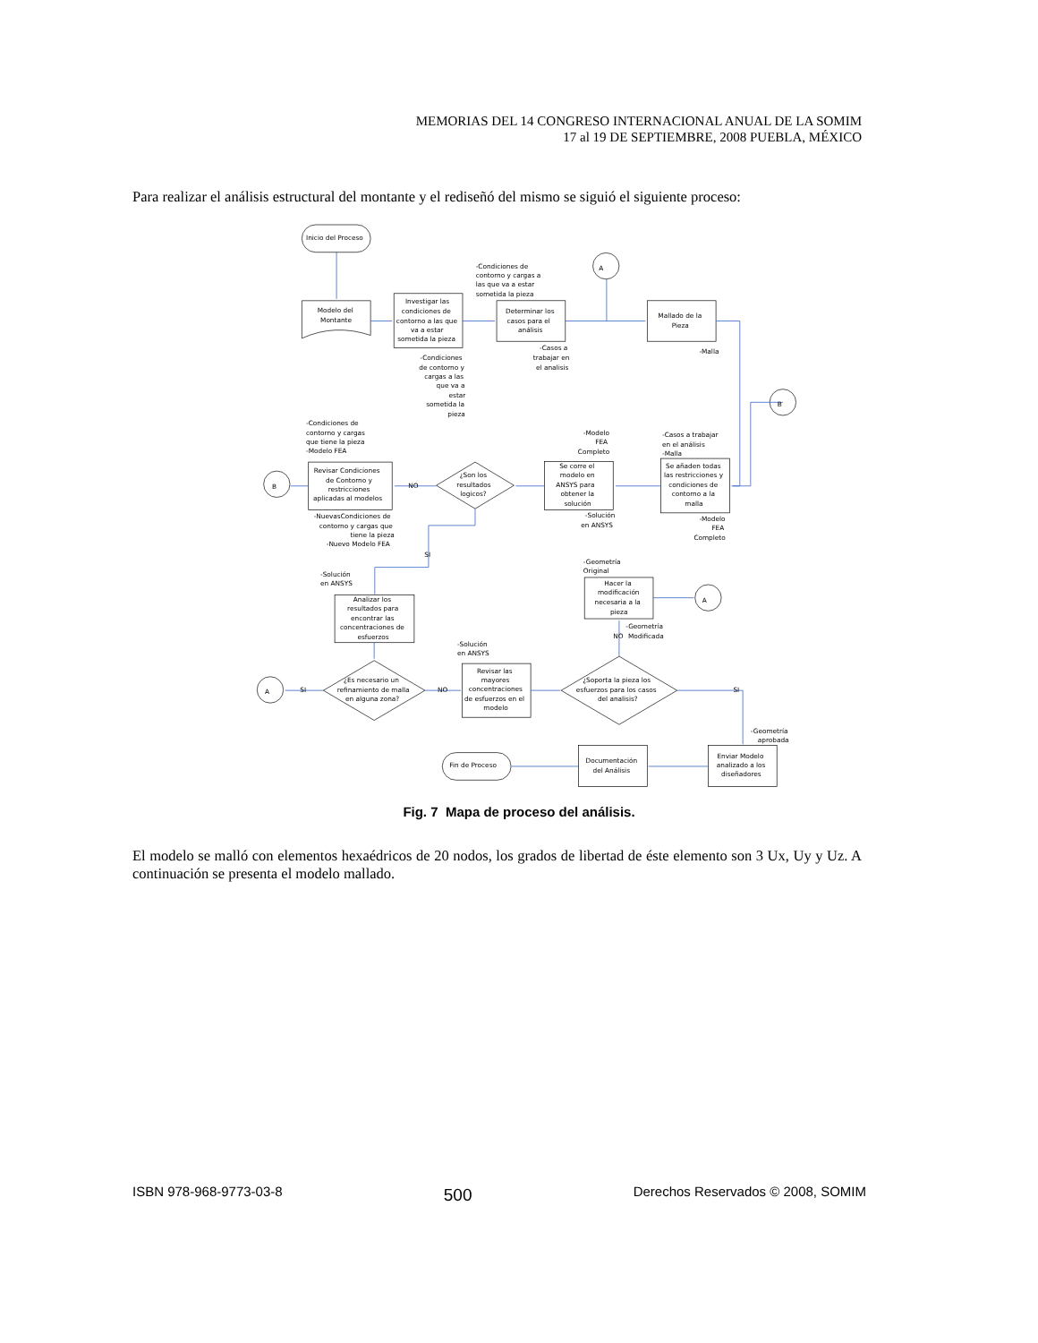MEMORIAS DEL 14 CONGRESO INTERNACIONAL ANUAL DE LA SOMIM
17 al 19 DE SEPTIEMBRE, 2008 PUEBLA, MÉXICO
Para realizar el análisis estructural del montante y el rediseñó del mismo se siguió el siguiente proceso:
Inicio del Proceso
Modelo del
Montante
Investigar las
condiciones de
contorno a las que
va a estar
sometida la pieza
-Condiciones de
contorno y cargas a
las que va a estar
sometida la pieza
Determinar los
casos para el
análisis
A
Mallado de la
Pieza
-Casos a
trabajar en
el analisis
-Malla
-Condiciones
de contorno y
cargas a las
que va a
estar
sometida la
pieza
B
-Condiciones de
contorno y cargas
que tiene la pieza
-Modelo FEA
-Modelo
FEA
Completo
-Casos a trabajar
en el análisis
-Malla
Se añaden todas
las restricciones y
condiciones de
contorno a la
malla
Se corre el
modelo en
ANSYS para
obtener la
solución
¿Son los
resultados
logicos?
NO
Revisar Condiciones
de Contorno y
restricciones
aplicadas al modelos
B
-NuevasCondiciones de
contorno y cargas que
tiene la pieza
-Nuevo Modelo FEA
-Solución
en ANSYS
-Modelo
FEA
Completo
SI
-Geometría
Original
-Solución
en ANSYS
Hacer la
modificación
necesaria a la
pieza
A
Analizar los
resultados para
encontrar las
concentraciones de
esfuerzos
-Geometría
NO
Modificada
-Solución
en ANSYS
Revisar las
mayores
concentraciones
de esfuerzos en el
modelo
¿Es necesario un
refinamiento de malla
en alguna zona?
A
SI
NO
¿Soporta la pieza los
esfuerzos para los casos
del analisis?
SI
-Geometría
aprobada
Enviar Modelo
analizado a los
diseñadores
Documentación
del Análisis
Fin de Proceso
Fig. 7 Mapa de proceso del análisis.
El modelo se malló con elementos hexaédricos de 20 nodos, los grados de libertad de éste elemento son 3 Ux, Uy y Uz. A continuación se presenta el modelo mallado.
ISBN 978-968-9773-03-8 500 Derechos Reservados © 2008, SOMIM